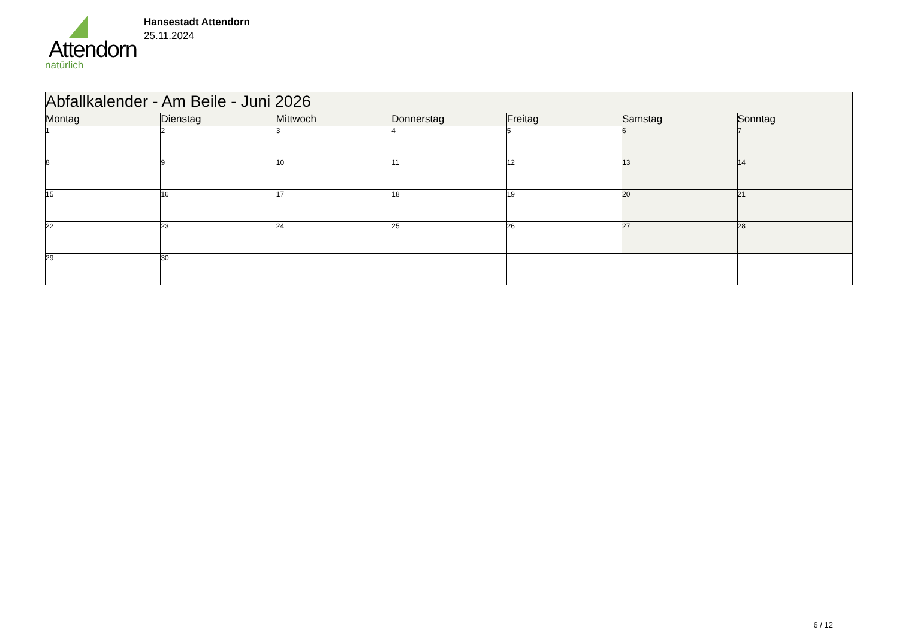Attendorn
natürlich
Hansestadt Attendorn
25.11.2024
| Abfallkalender - Am Beile - Juni 2026 | | | | | | |
| Montag | Dienstag | Mittwoch | Donnerstag | Freitag | Samstag | Sonntag |
| 1 | 2 | 3 | 4 | 5 | 6 | 7 |
| 8 | 9 | 10 | 11 | 12 | 13 | 14 |
| 15 | 16 | 17 | 18 | 19 | 20 | 21 |
| 22 | 23 | 24 | 25 | 26 | 27 | 28 |
| 29 | 30 | | | | | |
6 / 12